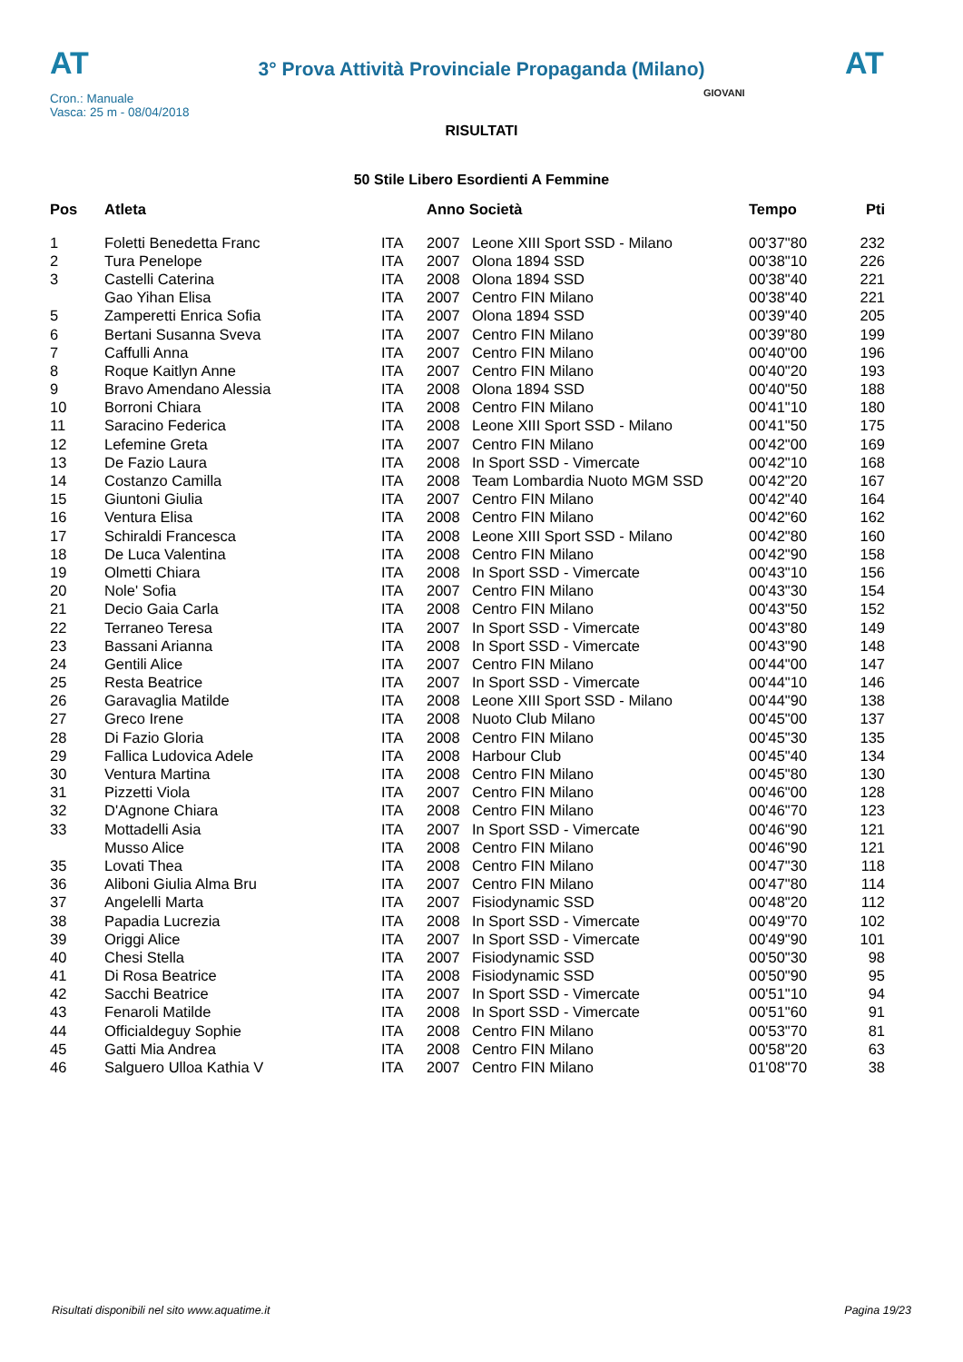AT
3° Prova Attività Provinciale Propaganda (Milano)
AT
Cron.: Manuale
Vasca: 25 m - 08/04/2018
GIOVANI
RISULTATI
50 Stile Libero Esordienti A Femmine
| Pos | Atleta | | Anno Società | | Tempo | Pti |
| --- | --- | --- | --- | --- | --- | --- |
| 1 | Foletti Benedetta Franc | ITA | 2007 | Leone XIII Sport SSD - Milano | 00'37"80 | 232 |
| 2 | Tura Penelope | ITA | 2007 | Olona 1894 SSD | 00'38"10 | 226 |
| 3 | Castelli Caterina | ITA | 2008 | Olona 1894 SSD | 00'38"40 | 221 |
| | Gao Yihan Elisa | ITA | 2007 | Centro FIN Milano | 00'38"40 | 221 |
| 5 | Zamperetti Enrica Sofia | ITA | 2007 | Olona 1894 SSD | 00'39"40 | 205 |
| 6 | Bertani Susanna Sveva | ITA | 2007 | Centro FIN Milano | 00'39"80 | 199 |
| 7 | Caffulli Anna | ITA | 2007 | Centro FIN Milano | 00'40"00 | 196 |
| 8 | Roque Kaitlyn Anne | ITA | 2007 | Centro FIN Milano | 00'40"20 | 193 |
| 9 | Bravo Amendano Alessia | ITA | 2008 | Olona 1894 SSD | 00'40"50 | 188 |
| 10 | Borroni Chiara | ITA | 2008 | Centro FIN Milano | 00'41"10 | 180 |
| 11 | Saracino Federica | ITA | 2008 | Leone XIII Sport SSD - Milano | 00'41"50 | 175 |
| 12 | Lefemine Greta | ITA | 2007 | Centro FIN Milano | 00'42"00 | 169 |
| 13 | De Fazio Laura | ITA | 2008 | In Sport SSD - Vimercate | 00'42"10 | 168 |
| 14 | Costanzo Camilla | ITA | 2008 | Team Lombardia Nuoto MGM SSD | 00'42"20 | 167 |
| 15 | Giuntoni Giulia | ITA | 2007 | Centro FIN Milano | 00'42"40 | 164 |
| 16 | Ventura Elisa | ITA | 2008 | Centro FIN Milano | 00'42"60 | 162 |
| 17 | Schiraldi Francesca | ITA | 2008 | Leone XIII Sport SSD - Milano | 00'42"80 | 160 |
| 18 | De Luca Valentina | ITA | 2008 | Centro FIN Milano | 00'42"90 | 158 |
| 19 | Olmetti Chiara | ITA | 2008 | In Sport SSD - Vimercate | 00'43"10 | 156 |
| 20 | Nole' Sofia | ITA | 2007 | Centro FIN Milano | 00'43"30 | 154 |
| 21 | Decio Gaia Carla | ITA | 2008 | Centro FIN Milano | 00'43"50 | 152 |
| 22 | Terraneo Teresa | ITA | 2007 | In Sport SSD - Vimercate | 00'43"80 | 149 |
| 23 | Bassani Arianna | ITA | 2008 | In Sport SSD - Vimercate | 00'43"90 | 148 |
| 24 | Gentili Alice | ITA | 2007 | Centro FIN Milano | 00'44"00 | 147 |
| 25 | Resta Beatrice | ITA | 2007 | In Sport SSD - Vimercate | 00'44"10 | 146 |
| 26 | Garavaglia Matilde | ITA | 2008 | Leone XIII Sport SSD - Milano | 00'44"90 | 138 |
| 27 | Greco Irene | ITA | 2008 | Nuoto Club Milano | 00'45"00 | 137 |
| 28 | Di Fazio Gloria | ITA | 2008 | Centro FIN Milano | 00'45"30 | 135 |
| 29 | Fallica Ludovica Adele | ITA | 2008 | Harbour Club | 00'45"40 | 134 |
| 30 | Ventura Martina | ITA | 2008 | Centro FIN Milano | 00'45"80 | 130 |
| 31 | Pizzetti Viola | ITA | 2007 | Centro FIN Milano | 00'46"00 | 128 |
| 32 | D'Agnone Chiara | ITA | 2008 | Centro FIN Milano | 00'46"70 | 123 |
| 33 | Mottadelli Asia | ITA | 2007 | In Sport SSD - Vimercate | 00'46"90 | 121 |
| | Musso Alice | ITA | 2008 | Centro FIN Milano | 00'46"90 | 121 |
| 35 | Lovati Thea | ITA | 2008 | Centro FIN Milano | 00'47"30 | 118 |
| 36 | Aliboni Giulia Alma Bru | ITA | 2007 | Centro FIN Milano | 00'47"80 | 114 |
| 37 | Angelelli Marta | ITA | 2007 | Fisiodynamic SSD | 00'48"20 | 112 |
| 38 | Papadia Lucrezia | ITA | 2008 | In Sport SSD - Vimercate | 00'49"70 | 102 |
| 39 | Origgi Alice | ITA | 2007 | In Sport SSD - Vimercate | 00'49"90 | 101 |
| 40 | Chesi Stella | ITA | 2007 | Fisiodynamic SSD | 00'50"30 | 98 |
| 41 | Di Rosa Beatrice | ITA | 2008 | Fisiodynamic SSD | 00'50"90 | 95 |
| 42 | Sacchi Beatrice | ITA | 2007 | In Sport SSD - Vimercate | 00'51"10 | 94 |
| 43 | Fenaroli Matilde | ITA | 2008 | In Sport SSD - Vimercate | 00'51"60 | 91 |
| 44 | Officialdeguy Sophie | ITA | 2008 | Centro FIN Milano | 00'53"70 | 81 |
| 45 | Gatti Mia Andrea | ITA | 2008 | Centro FIN Milano | 00'58"20 | 63 |
| 46 | Salguero Ulloa Kathia V | ITA | 2007 | Centro FIN Milano | 01'08"70 | 38 |
Risultati disponibili nel sito www.aquatime.it Pagina 19/23